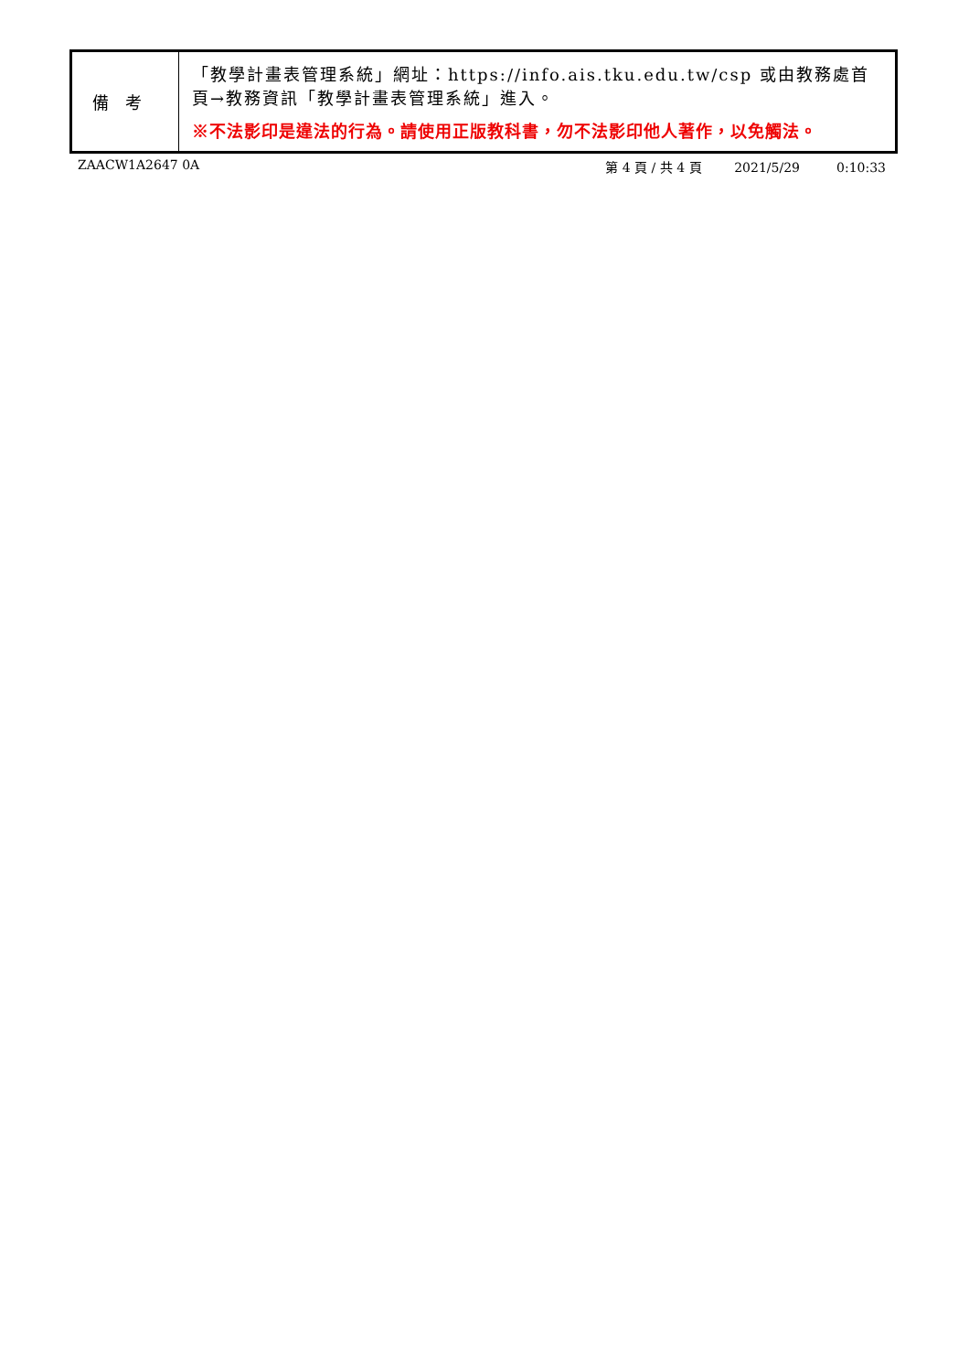| 備考 | 「教學計畫表管理系統」網址： https://info.ais.tku.edu.tw/csp 或由教務處首頁→教務資訊「教學計畫表管理系統」進入。 ※不法影印是違法的行為。請使用正版教科書，勿不法影印他人著作，以免觸法。 |
ZAACW1A2647 0A 第 4 頁 / 共 4 頁 2021/5/29 0:10:33